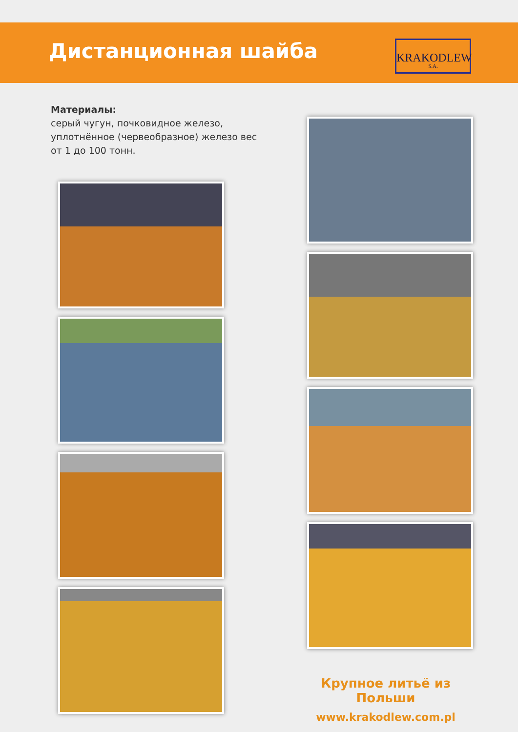Дистанционная шайба
KRAKODLEW
S.A.
Материалы:
серый чугун, почковидное железо, уплотнённое (червеобразное) железо вес от 1 до 100 тонн.
Крупное литьё из Польши
www.krakodlew.com.pl